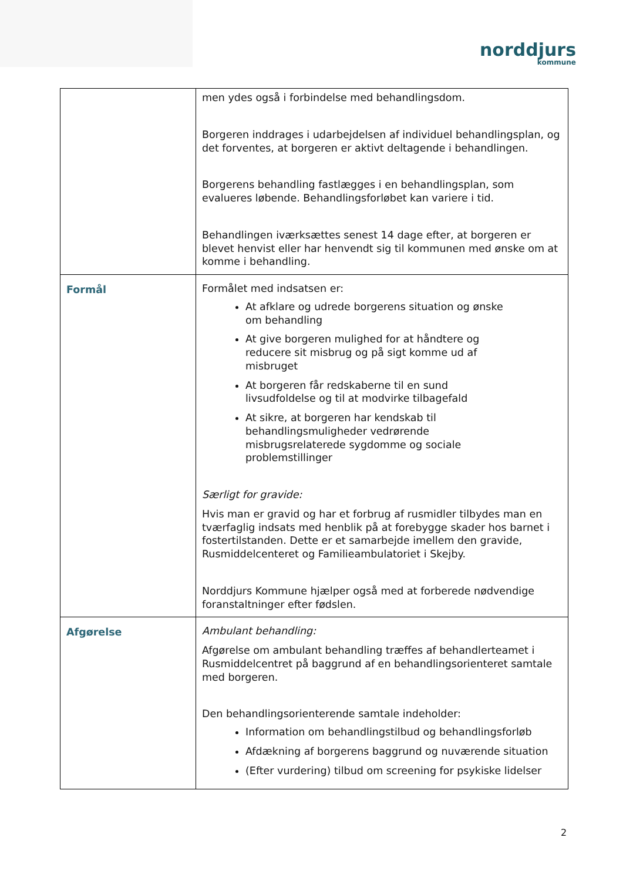norddjurs
kommune
| | men ydes også i forbindelse med behandlingsdom. Borgeren inddrages i udarbejdelsen af individuel behandlingsplan, og det forventes, at borgeren er aktivt deltagende i behandlingen. Borgerens behandling fastlægges i en behandlingsplan, som evalueres løbende. Behandlingsforløbet kan variere i tid. Behandlingen iværksættes senest 14 dage efter, at borgeren er blevet henvist eller har henvendt sig til kommunen med ønske om at komme i behandling. |
| Formål | Formålet med indsatsen er: At afklare og udrede borgerens situation og ønske om behandling At give borgeren mulighed for at håndtere og reducere sit misbrug og på sigt komme ud af misbruget At borgeren får redskaberne til en sund livsudfoldelse og til at modvirke tilbagefald At sikre, at borgeren har kendskab til behandlingsmuligheder vedrørende misbrugsrelaterede sygdomme og sociale problemstillinger Særligt for gravide: Hvis man er gravid og har et forbrug af rusmidler tilbydes man en tværfaglig indsats med henblik på at forebygge skader hos barnet i fostertilstanden. Dette er et samarbejde imellem den gravide, Rusmiddelcenteret og Familieambulatoriet i Skejby. Norddjurs Kommune hjælper også med at forberede nødvendige foranstaltninger efter fødslen. |
| Afgørelse | Ambulant behandling: Afgørelse om ambulant behandling træffes af behandlerteamet i Rusmiddelcentret på baggrund af en behandlingsorienteret samtale med borgeren. Den behandlingsorienterende samtale indeholder: Information om behandlingstilbud og behandlingsforløb Afdækning af borgerens baggrund og nuværende situation (Efter vurdering) tilbud om screening for psykiske lidelser |
2